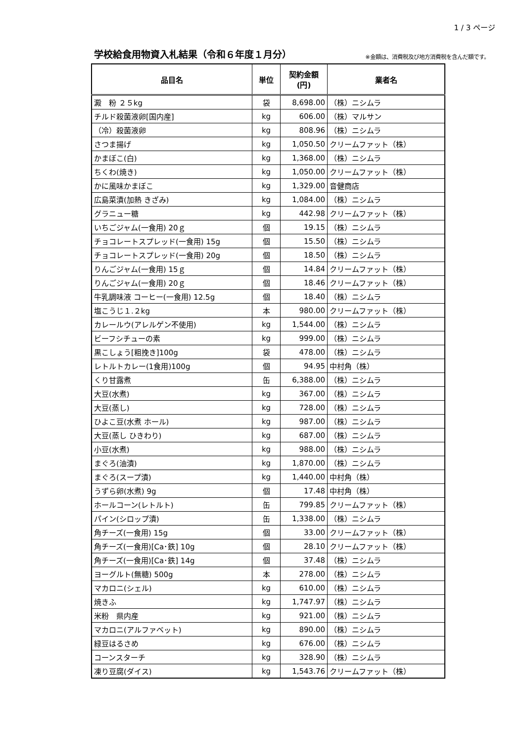1 / 3 ページ
学校給食用物資入札結果（令和６年度１月分）
※金額は、消費税及び地方消費税を含んだ額です。
| 品目名 | 単位 | 契約金額 (円) | 業者名 |
| --- | --- | --- | --- |
| 澱 粉 ２５kg | 袋 | 8,698.00 | （株）ニシムラ |
| チルド殺菌液卵[国内産] | kg | 606.00 | （株）マルサン |
| （冷）殺菌液卵 | kg | 808.96 | （株）ニシムラ |
| さつま揚げ | kg | 1,050.50 | クリームファット（株） |
| かまぼこ(白) | kg | 1,368.00 | （株）ニシムラ |
| ちくわ(焼き) | kg | 1,050.00 | クリームファット（株） |
| かに風味かまぼこ | kg | 1,329.00 | 音健商店 |
| 広島菜漬(加熱 きざみ) | kg | 1,084.00 | （株）ニシムラ |
| グラニュー糖 | kg | 442.98 | クリームファット（株） |
| いちごジャム(一食用) 20ｇ | 個 | 19.15 | （株）ニシムラ |
| チョコレートスプレッド(一食用) 15g | 個 | 15.50 | （株）ニシムラ |
| チョコレートスプレッド(一食用) 20g | 個 | 18.50 | （株）ニシムラ |
| りんごジャム(一食用) 15ｇ | 個 | 14.84 | クリームファット（株） |
| りんごジャム(一食用) 20ｇ | 個 | 18.46 | クリームファット（株） |
| 牛乳調味液 コーヒー(一食用) 12.5g | 個 | 18.40 | （株）ニシムラ |
| 塩こうじ１.２kg | 本 | 980.00 | クリームファット（株） |
| カレールウ(アレルゲン不使用) | kg | 1,544.00 | （株）ニシムラ |
| ビーフシチューの素 | kg | 999.00 | （株）ニシムラ |
| 黒こしょう[粗挽き]100g | 袋 | 478.00 | （株）ニシムラ |
| レトルトカレー(1食用)100g | 個 | 94.95 | 中村角（株） |
| くり甘露煮 | 缶 | 6,388.00 | （株）ニシムラ |
| 大豆(水煮) | kg | 367.00 | （株）ニシムラ |
| 大豆(蒸し) | kg | 728.00 | （株）ニシムラ |
| ひよこ豆(水煮 ホール) | kg | 987.00 | （株）ニシムラ |
| 大豆(蒸し ひきわり) | kg | 687.00 | （株）ニシムラ |
| 小豆(水煮) | kg | 988.00 | （株）ニシムラ |
| まぐろ(油漬) | kg | 1,870.00 | （株）ニシムラ |
| まぐろ(スープ漬) | kg | 1,440.00 | 中村角（株） |
| うずら卵(水煮) 9g | 個 | 17.48 | 中村角（株） |
| ホールコーン(レトルト) | 缶 | 799.85 | クリームファット（株） |
| パイン(シロップ漬) | 缶 | 1,338.00 | （株）ニシムラ |
| 角チーズ(一食用) 15g | 個 | 33.00 | クリームファット（株） |
| 角チーズ(一食用)[Ca･鉄] 10g | 個 | 28.10 | クリームファット（株） |
| 角チーズ(一食用)[Ca･鉄] 14g | 個 | 37.48 | （株）ニシムラ |
| ヨーグルト(無糖) 500g | 本 | 278.00 | （株）ニシムラ |
| マカロニ(シェル) | kg | 610.00 | （株）ニシムラ |
| 焼きふ | kg | 1,747.97 | （株）ニシムラ |
| 米粉 県内産 | kg | 921.00 | （株）ニシムラ |
| マカロニ(アルファベット) | kg | 890.00 | （株）ニシムラ |
| 緑豆はるさめ | kg | 676.00 | （株）ニシムラ |
| コーンスターチ | kg | 328.90 | （株）ニシムラ |
| 凍り豆腐(ダイス) | kg | 1,543.76 | クリームファット（株） |